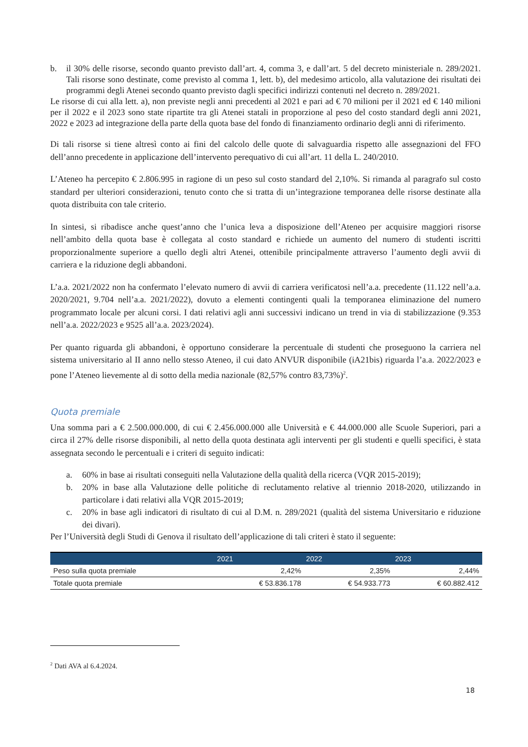b. il 30% delle risorse, secondo quanto previsto dall’art. 4, comma 3, e dall’art. 5 del decreto ministeriale n. 289/2021. Tali risorse sono destinate, come previsto al comma 1, lett. b), del medesimo articolo, alla valutazione dei risultati dei programmi degli Atenei secondo quanto previsto dagli specifici indirizzi contenuti nel decreto n. 289/2021.
Le risorse di cui alla lett. a), non previste negli anni precedenti al 2021 e pari ad € 70 milioni per il 2021 ed € 140 milioni per il 2022 e il 2023 sono state ripartite tra gli Atenei statali in proporzione al peso del costo standard degli anni 2021, 2022 e 2023 ad integrazione della parte della quota base del fondo di finanziamento ordinario degli anni di riferimento.
Di tali risorse si tiene altresì conto ai fini del calcolo delle quote di salvaguardia rispetto alle assegnazioni del FFO dell’anno precedente in applicazione dell’intervento perequativo di cui all’art. 11 della L. 240/2010.
L’Ateneo ha percepito € 2.806.995 in ragione di un peso sul costo standard del 2,10%. Si rimanda al paragrafo sul costo standard per ulteriori considerazioni, tenuto conto che si tratta di un’integrazione temporanea delle risorse destinate alla quota distribuita con tale criterio.
In sintesi, si ribadisce anche quest’anno che l’unica leva a disposizione dell’Ateneo per acquisire maggiori risorse nell’ambito della quota base è collegata al costo standard e richiede un aumento del numero di studenti iscritti proporzionalmente superiore a quello degli altri Atenei, ottenibile principalmente attraverso l’aumento degli avvii di carriera e la riduzione degli abbandoni.
L’a.a. 2021/2022 non ha confermato l’elevato numero di avvii di carriera verificatosi nell’a.a. precedente (11.122 nell’a.a. 2020/2021, 9.704 nell’a.a. 2021/2022), dovuto a elementi contingenti quali la temporanea eliminazione del numero programmato locale per alcuni corsi. I dati relativi agli anni successivi indicano un trend in via di stabilizzazione (9.353 nell’a.a. 2022/2023 e 9525 all’a.a. 2023/2024).
Per quanto riguarda gli abbandoni, è opportuno considerare la percentuale di studenti che proseguono la carriera nel sistema universitario al II anno nello stesso Ateneo, il cui dato ANVUR disponibile (iA21bis) riguarda l’a.a. 2022/2023 e pone l’Ateneo lievemente al di sotto della media nazionale (82,57% contro 83,73%)<sup>2</sup>.
Quota premiale
Una somma pari a € 2.500.000.000, di cui € 2.456.000.000 alle Università e € 44.000.000 alle Scuole Superiori, pari a circa il 27% delle risorse disponibili, al netto della quota destinata agli interventi per gli studenti e quelli specifici, è stata assegnata secondo le percentuali e i criteri di seguito indicati:
a. 60% in base ai risultati conseguiti nella Valutazione della qualità della ricerca (VQR 2015-2019);
b. 20% in base alla Valutazione delle politiche di reclutamento relative al triennio 2018-2020, utilizzando in particolare i dati relativi alla VQR 2015-2019;
c. 20% in base agli indicatori di risultato di cui al D.M. n. 289/2021 (qualità del sistema Universitario e riduzione dei divari).
Per l’Università degli Studi di Genova il risultato dell’applicazione di tali criteri è stato il seguente:
| | 2021 | 2022 | 2023 |
| --- | --- | --- | --- |
| Peso sulla quota premiale | 2,42% | 2,35% | 2,44% |
| Totale quota premiale | € 53.836.178 | € 54.933.773 | € 60.882.412 |
<sup>2</sup> Dati AVA al 6.4.2024.
18